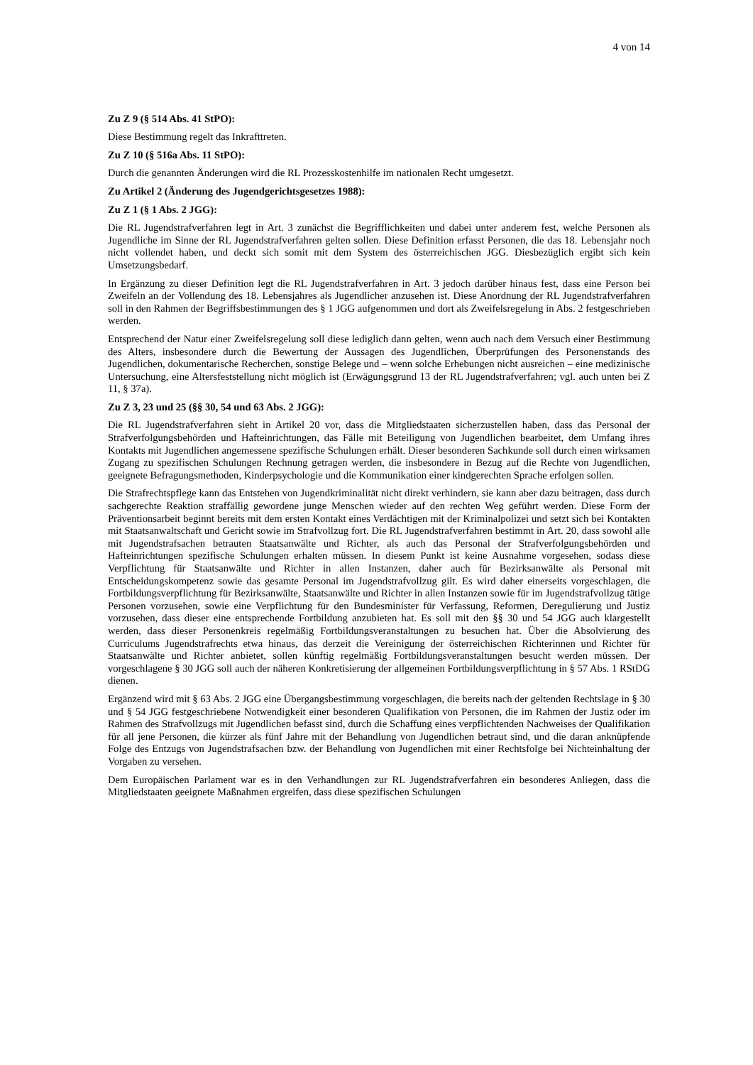4 von 14
Zu Z 9 (§ 514 Abs. 41 StPO):
Diese Bestimmung regelt das Inkrafttreten.
Zu Z 10 (§ 516a Abs. 11 StPO):
Durch die genannten Änderungen wird die RL Prozesskostenhilfe im nationalen Recht umgesetzt.
Zu Artikel 2 (Änderung des Jugendgerichtsgesetzes 1988):
Zu Z 1 (§ 1 Abs. 2 JGG):
Die RL Jugendstrafverfahren legt in Art. 3 zunächst die Begrifflichkeiten und dabei unter anderem fest, welche Personen als Jugendliche im Sinne der RL Jugendstrafverfahren gelten sollen. Diese Definition erfasst Personen, die das 18. Lebensjahr noch nicht vollendet haben, und deckt sich somit mit dem System des österreichischen JGG. Diesbezüglich ergibt sich kein Umsetzungsbedarf.
In Ergänzung zu dieser Definition legt die RL Jugendstrafverfahren in Art. 3 jedoch darüber hinaus fest, dass eine Person bei Zweifeln an der Vollendung des 18. Lebensjahres als Jugendlicher anzusehen ist. Diese Anordnung der RL Jugendstrafverfahren soll in den Rahmen der Begriffsbestimmungen des § 1 JGG aufgenommen und dort als Zweifelsregelung in Abs. 2 festgeschrieben werden.
Entsprechend der Natur einer Zweifelsregelung soll diese lediglich dann gelten, wenn auch nach dem Versuch einer Bestimmung des Alters, insbesondere durch die Bewertung der Aussagen des Jugendlichen, Überprüfungen des Personenstands des Jugendlichen, dokumentarische Recherchen, sonstige Belege und – wenn solche Erhebungen nicht ausreichen – eine medizinische Untersuchung, eine Altersfeststellung nicht möglich ist (Erwägungsgrund 13 der RL Jugendstrafverfahren; vgl. auch unten bei Z 11, § 37a).
Zu Z 3, 23 und 25 (§§ 30, 54 und 63 Abs. 2 JGG):
Die RL Jugendstrafverfahren sieht in Artikel 20 vor, dass die Mitgliedstaaten sicherzustellen haben, dass das Personal der Strafverfolgungsbehörden und Hafteinrichtungen, das Fälle mit Beteiligung von Jugendlichen bearbeitet, dem Umfang ihres Kontakts mit Jugendlichen angemessene spezifische Schulungen erhält. Dieser besonderen Sachkunde soll durch einen wirksamen Zugang zu spezifischen Schulungen Rechnung getragen werden, die insbesondere in Bezug auf die Rechte von Jugendlichen, geeignete Befragungsmethoden, Kinderpsychologie und die Kommunikation einer kindgerechten Sprache erfolgen sollen.
Die Strafrechtspflege kann das Entstehen von Jugendkriminalität nicht direkt verhindern, sie kann aber dazu beitragen, dass durch sachgerechte Reaktion straffällig gewordene junge Menschen wieder auf den rechten Weg geführt werden. Diese Form der Präventionsarbeit beginnt bereits mit dem ersten Kontakt eines Verdächtigen mit der Kriminalpolizei und setzt sich bei Kontakten mit Staatsanwaltschaft und Gericht sowie im Strafvollzug fort. Die RL Jugendstrafverfahren bestimmt in Art. 20, dass sowohl alle mit Jugendstrafsachen betrauten Staatsanwälte und Richter, als auch das Personal der Strafverfolgungsbehörden und Hafteinrichtungen spezifische Schulungen erhalten müssen. In diesem Punkt ist keine Ausnahme vorgesehen, sodass diese Verpflichtung für Staatsanwälte und Richter in allen Instanzen, daher auch für Bezirksanwälte als Personal mit Entscheidungskompetenz sowie das gesamte Personal im Jugendstrafvollzug gilt. Es wird daher einerseits vorgeschlagen, die Fortbildungsverpflichtung für Bezirksanwälte, Staatsanwälte und Richter in allen Instanzen sowie für im Jugendstrafvollzug tätige Personen vorzusehen, sowie eine Verpflichtung für den Bundesminister für Verfassung, Reformen, Deregulierung und Justiz vorzusehen, dass dieser eine entsprechende Fortbildung anzubieten hat. Es soll mit den §§ 30 und 54 JGG auch klargestellt werden, dass dieser Personenkreis regelmäßig Fortbildungsveranstaltungen zu besuchen hat. Über die Absolvierung des Curriculums Jugendstrafrechts etwa hinaus, das derzeit die Vereinigung der österreichischen Richterinnen und Richter für Staatsanwälte und Richter anbietet, sollen künftig regelmäßig Fortbildungsveranstaltungen besucht werden müssen. Der vorgeschlagene § 30 JGG soll auch der näheren Konkretisierung der allgemeinen Fortbildungsverpflichtung in § 57 Abs. 1 RStDG dienen.
Ergänzend wird mit § 63 Abs. 2 JGG eine Übergangsbestimmung vorgeschlagen, die bereits nach der geltenden Rechtslage in § 30 und § 54 JGG festgeschriebene Notwendigkeit einer besonderen Qualifikation von Personen, die im Rahmen der Justiz oder im Rahmen des Strafvollzugs mit Jugendlichen befasst sind, durch die Schaffung eines verpflichtenden Nachweises der Qualifikation für all jene Personen, die kürzer als fünf Jahre mit der Behandlung von Jugendlichen betraut sind, und die daran anknüpfende Folge des Entzugs von Jugendstrafsachen bzw. der Behandlung von Jugendlichen mit einer Rechtsfolge bei Nichteinhaltung der Vorgaben zu versehen.
Dem Europäischen Parlament war es in den Verhandlungen zur RL Jugendstrafverfahren ein besonderes Anliegen, dass die Mitgliedstaaten geeignete Maßnahmen ergreifen, dass diese spezifischen Schulungen